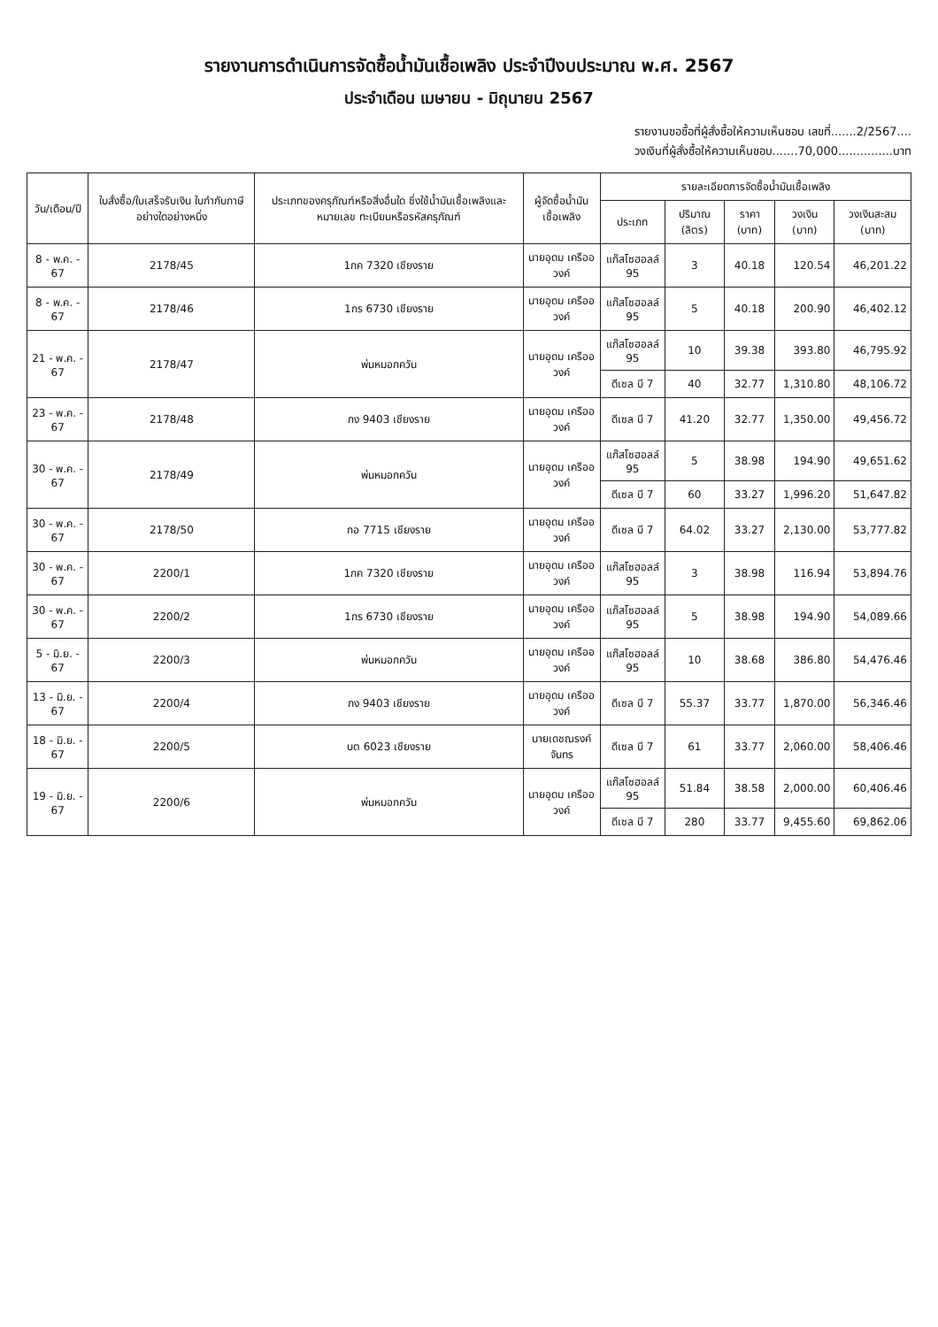รายงานการดำเนินการจัดซื้อน้ำมันเชื้อเพลิง ประจำปีงบประมาณ พ.ศ. 2567
ประจำเดือน เมษายน - มิถุนายน 2567
รายงานขอซื้อที่ผู้สั่งซื้อให้ความเห็นชอบ เลขที่.......2/2567....
วงเงินที่ผู้สั่งซื้อให้ความเห็นชอบ.......70,000...............บาท
| วัน/เดือน/ปี | ใบสั่งซื้อ/ใบเสร็จรับเงิน ใบกำกับภาษี อย่างใดอย่างหนึ่ง | ประเภทของครุภัณฑ์หรือสิ่งอื่นใด ซึ่งใช้น้ำมันเชื้อเพลิงและหมายเลข ทะเบียนหรือรหัสครุภัณฑ์ | ผู้จัดซื้อน้ำมันเชื้อเพลิง | รายละเอียดการจัดซื้อน้ำมันเชื้อเพลิง | | | | |
| --- | --- | --- | --- | --- | --- | --- | --- | --- |
| | | | | ประเภท | ปริมาณ (ลิตร) | ราคา (บาท) | วงเงิน (บาท) | วงเงินสะสม (บาท) |
| 8 - พ.ค. - 67 | 2178/45 | 1กค 7320 เชียงราย | นายอุดม เครืออวงค์ | แก๊สโซฮอลล์ 95 | 3 | 40.18 | 120.54 | 46,201.22 |
| 8 - พ.ค. - 67 | 2178/46 | 1กร 6730 เชียงราย | นายอุดม เครืออวงค์ | แก๊สโซฮอลล์ 95 | 5 | 40.18 | 200.90 | 46,402.12 |
| 21 - พ.ค. - 67 | 2178/47 | พ่นหมอกควัน | นายอุดม เครืออวงค์ | แก๊สโซฮอลล์ 95 | 10 | 39.38 | 393.80 | 46,795.92 |
| | | | | ดีเซล บี 7 | 40 | 32.77 | 1,310.80 | 48,106.72 |
| 23 - พ.ค. - 67 | 2178/48 | กง 9403 เชียงราย | นายอุดม เครืออวงค์ | ดีเซล บี 7 | 41.20 | 32.77 | 1,350.00 | 49,456.72 |
| 30 - พ.ค. - 67 | 2178/49 | พ่นหมอกควัน | นายอุดม เครืออวงค์ | แก๊สโซฮอลล์ 95 | 5 | 38.98 | 194.90 | 49,651.62 |
| | | | | ดีเซล บี 7 | 60 | 33.27 | 1,996.20 | 51,647.82 |
| 30 - พ.ค. - 67 | 2178/50 | กอ 7715 เชียงราย | นายอุดม เครืออวงค์ | ดีเซล บี 7 | 64.02 | 33.27 | 2,130.00 | 53,777.82 |
| 30 - พ.ค. - 67 | 2200/1 | 1กค 7320 เชียงราย | นายอุดม เครืออวงค์ | แก๊สโซฮอลล์ 95 | 3 | 38.98 | 116.94 | 53,894.76 |
| 30 - พ.ค. - 67 | 2200/2 | 1กร 6730 เชียงราย | นายอุดม เครืออวงค์ | แก๊สโซฮอลล์ 95 | 5 | 38.98 | 194.90 | 54,089.66 |
| 5 - มิ.ย. - 67 | 2200/3 | พ่นหมอกควัน | นายอุดม เครืออวงค์ | แก๊สโซฮอลล์ 95 | 10 | 38.68 | 386.80 | 54,476.46 |
| 13 - มิ.ย. - 67 | 2200/4 | กง 9403 เชียงราย | นายอุดม เครืออวงค์ | ดีเซล บี 7 | 55.37 | 33.77 | 1,870.00 | 56,346.46 |
| 18 - มิ.ย. - 67 | 2200/5 | บต 6023 เชียงราย | นายเดชณรงค์ จันทร | ดีเซล บี 7 | 61 | 33.77 | 2,060.00 | 58,406.46 |
| 19 - มิ.ย. - 67 | 2200/6 | พ่นหมอกควัน | นายอุดม เครืออวงค์ | แก๊สโซฮอลล์ 95 | 51.84 | 38.58 | 2,000.00 | 60,406.46 |
| | | | | ดีเซล บี 7 | 280 | 33.77 | 9,455.60 | 69,862.06 |